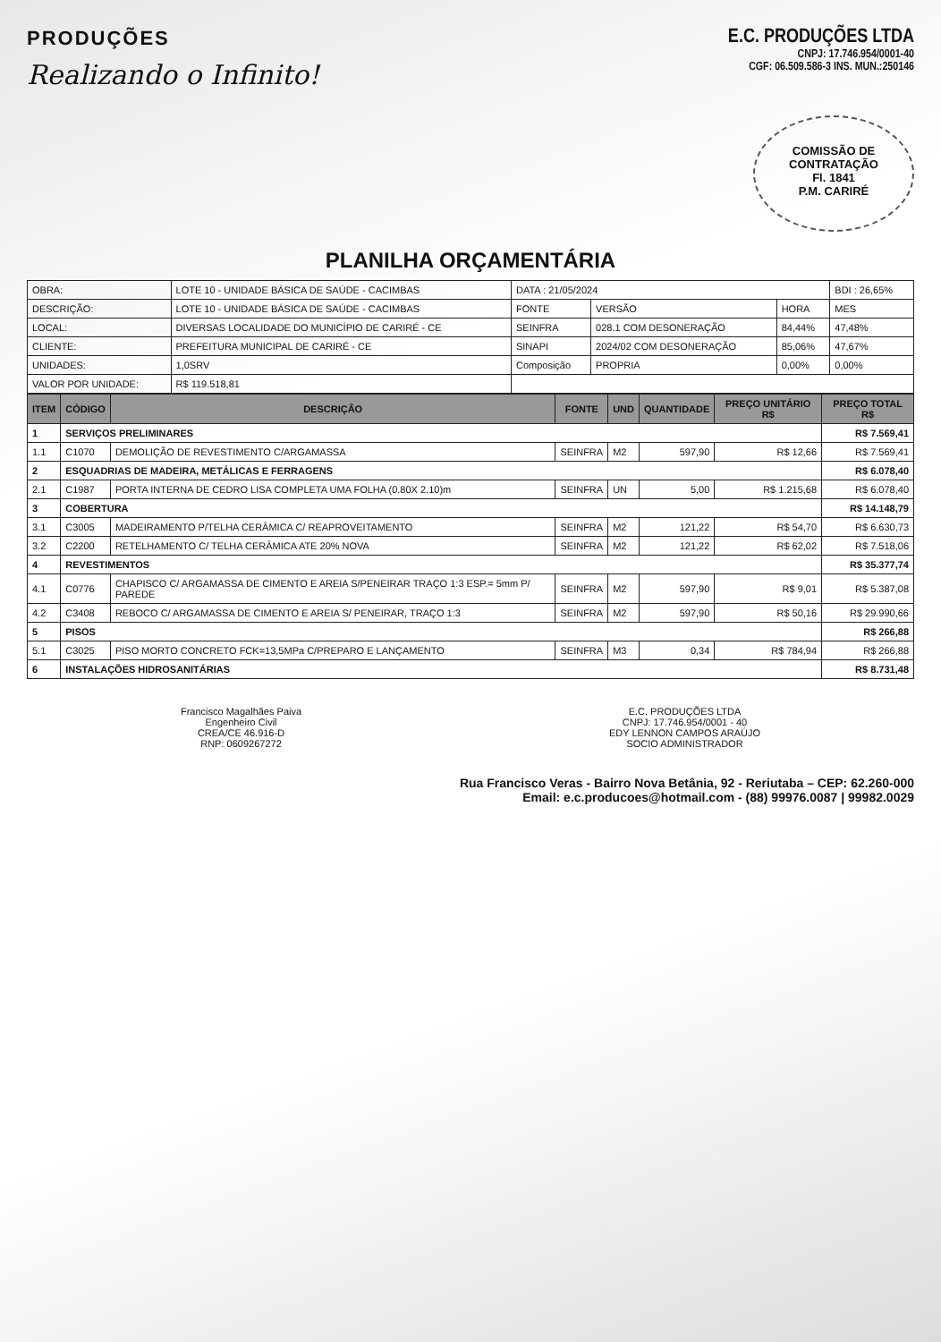PRODUÇÕES
Realizando o Infinito!
E.C. PRODUÇÕES LTDA
CNPJ: 17.746.954/0001-40
CGF: 06.509.586-3 INS. MUN.:250146
COMISSÃO DE CONTRATAÇÃO
Fl. 1841
P.M. CARIRÉ
PLANILHA ORÇAMENTÁRIA
| OBRA: | LOTE 10 - UNIDADE BÁSICA DE SAÚDE - CACIMBAS | DATA : 21/05/2024 | | | BDI : 26,65% |
| DESCRIÇÃO: | LOTE 10 - UNIDADE BÁSICA DE SAÚDE - CACIMBAS | FONTE | VERSÃO | HORA | MES |
| LOCAL: | DIVERSAS LOCALIDADE DO MUNICÍPIO DE CARIRÉ - CE | SEINFRA | 028.1 COM DESONERAÇÃO | 84,44% | 47,48% |
| CLIENTE: | PREFEITURA MUNICIPAL DE CARIRÉ - CE | SINAPI | 2024/02 COM DESONERAÇÃO | 85,06% | 47,67% |
| UNIDADES: | 1,0SRV | Composição | PROPRIA | 0,00% | 0,00% |
| VALOR POR UNIDADE: | R$ 119.518,81 | | | | |
| ITEM | CÓDIGO | DESCRIÇÃO | FONTE | UND | QUANTIDADE | PREÇO UNITÁRIO R$ | PREÇO TOTAL R$ |
| --- | --- | --- | --- | --- | --- | --- | --- |
| 1 | SERVIÇOS PRELIMINARES | | | | | | R$ 7.569,41 |
| 1.1 | C1070 | DEMOLIÇÃO DE REVESTIMENTO C/ARGAMASSA | SEINFRA | M2 | 597,90 | R$ 12,66 | R$ 7.569,41 |
| 2 | ESQUADRIAS DE MADEIRA, METÁLICAS E FERRAGENS | | | | | | R$ 6.078,40 |
| 2.1 | C1987 | PORTA INTERNA DE CEDRO LISA COMPLETA UMA FOLHA (0.80X 2.10)m | SEINFRA | UN | 5,00 | R$ 1.215,68 | R$ 6.078,40 |
| 3 | COBERTURA | | | | | | R$ 14.148,79 |
| 3.1 | C3005 | MADEIRAMENTO P/TELHA CERÂMICA C/ REAPROVEITAMENTO | SEINFRA | M2 | 121,22 | R$ 54,70 | R$ 6.630,73 |
| 3.2 | C2200 | RETELHAMENTO C/ TELHA CERÂMICA ATE 20% NOVA | SEINFRA | M2 | 121,22 | R$ 62,02 | R$ 7.518,06 |
| 4 | REVESTIMENTOS | | | | | | R$ 35.377,74 |
| 4.1 | C0776 | CHAPISCO C/ ARGAMASSA DE CIMENTO E AREIA S/PENEIRAR TRAÇO 1:3 ESP.= 5mm P/ PAREDE | SEINFRA | M2 | 597,90 | R$ 9,01 | R$ 5.387,08 |
| 4.2 | C3408 | REBOCO C/ ARGAMASSA DE CIMENTO E AREIA S/ PENEIRAR, TRAÇO 1:3 | SEINFRA | M2 | 597,90 | R$ 50,16 | R$ 29.990,66 |
| 5 | PISOS | | | | | | R$ 266,88 |
| 5.1 | C3025 | PISO MORTO CONCRETO FCK=13,5MPa C/PREPARO E LANÇAMENTO | SEINFRA | M3 | 0,34 | R$ 784,94 | R$ 266,88 |
| 6 | INSTALAÇÕES HIDROSANITÁRIAS | | | | | | R$ 8.731,48 |
Francisco Magalhães Paiva
Engenheiro Civil
CREA/CE 46.916-D
RNP: 0609267272
E.C. PRODUÇÕES LTDA
CNPJ: 17.746.954/0001 - 40
EDY LENNON CAMPOS ARAÚJO
SOCIO ADMINISTRADOR
Rua Francisco Veras - Bairro Nova Betânia, 92 - Reriutaba – CEP: 62.260-000
Email: e.c.producoes@hotmail.com - (88) 99976.0087 | 99982.0029